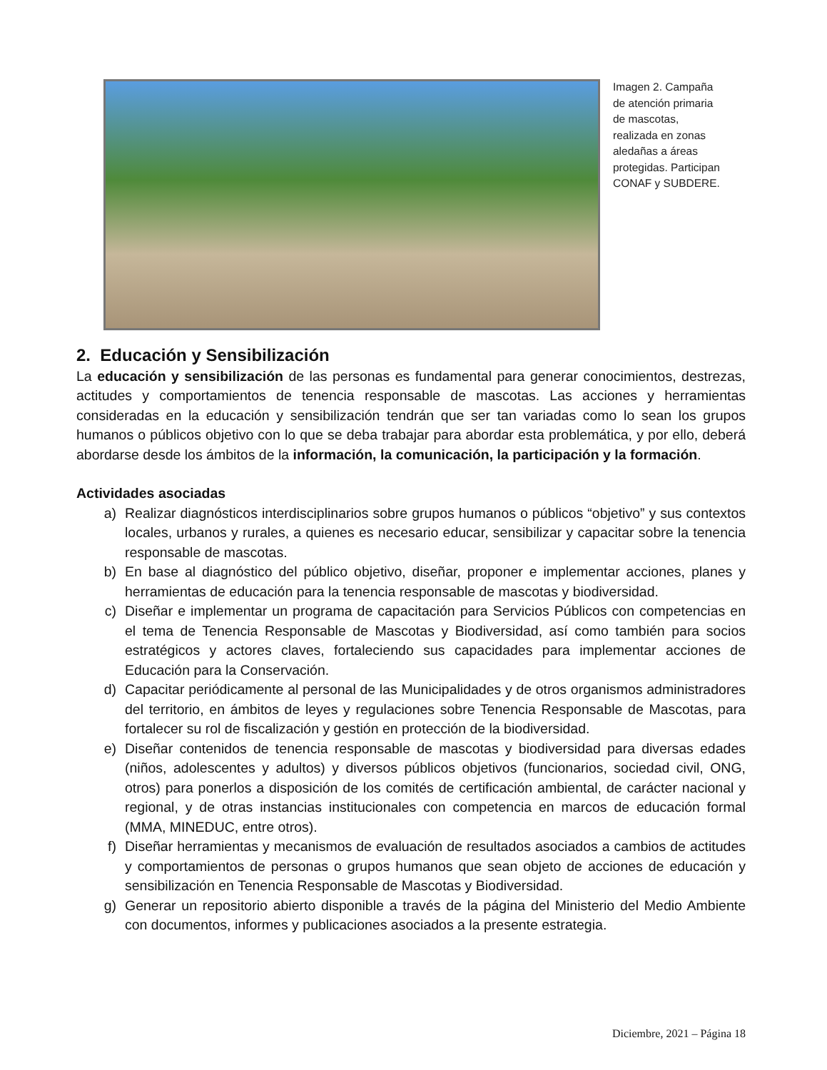Imagen 2. Campaña de atención primaria de mascotas, realizada en zonas aledañas a áreas protegidas. Participan CONAF y SUBDERE.
2. Educación y Sensibilización
La educación y sensibilización de las personas es fundamental para generar conocimientos, destrezas, actitudes y comportamientos de tenencia responsable de mascotas. Las acciones y herramientas consideradas en la educación y sensibilización tendrán que ser tan variadas como lo sean los grupos humanos o públicos objetivo con lo que se deba trabajar para abordar esta problemática, y por ello, deberá abordarse desde los ámbitos de la información, la comunicación, la participación y la formación.
Actividades asociadas
a) Realizar diagnósticos interdisciplinarios sobre grupos humanos o públicos “objetivo” y sus contextos locales, urbanos y rurales, a quienes es necesario educar, sensibilizar y capacitar sobre la tenencia responsable de mascotas.
b) En base al diagnóstico del público objetivo, diseñar, proponer e implementar acciones, planes y herramientas de educación para la tenencia responsable de mascotas y biodiversidad.
c) Diseñar e implementar un programa de capacitación para Servicios Públicos con competencias en el tema de Tenencia Responsable de Mascotas y Biodiversidad, así como también para socios estratégicos y actores claves, fortaleciendo sus capacidades para implementar acciones de Educación para la Conservación.
d) Capacitar periódicamente al personal de las Municipalidades y de otros organismos administradores del territorio, en ámbitos de leyes y regulaciones sobre Tenencia Responsable de Mascotas, para fortalecer su rol de fiscalización y gestión en protección de la biodiversidad.
e) Diseñar contenidos de tenencia responsable de mascotas y biodiversidad para diversas edades (niños, adolescentes y adultos) y diversos públicos objetivos (funcionarios, sociedad civil, ONG, otros) para ponerlos a disposición de los comités de certificación ambiental, de carácter nacional y regional, y de otras instancias institucionales con competencia en marcos de educación formal (MMA, MINEDUC, entre otros).
f) Diseñar herramientas y mecanismos de evaluación de resultados asociados a cambios de actitudes y comportamientos de personas o grupos humanos que sean objeto de acciones de educación y sensibilización en Tenencia Responsable de Mascotas y Biodiversidad.
g) Generar un repositorio abierto disponible a través de la página del Ministerio del Medio Ambiente con documentos, informes y publicaciones asociados a la presente estrategia.
Diciembre, 2021 – Página 18